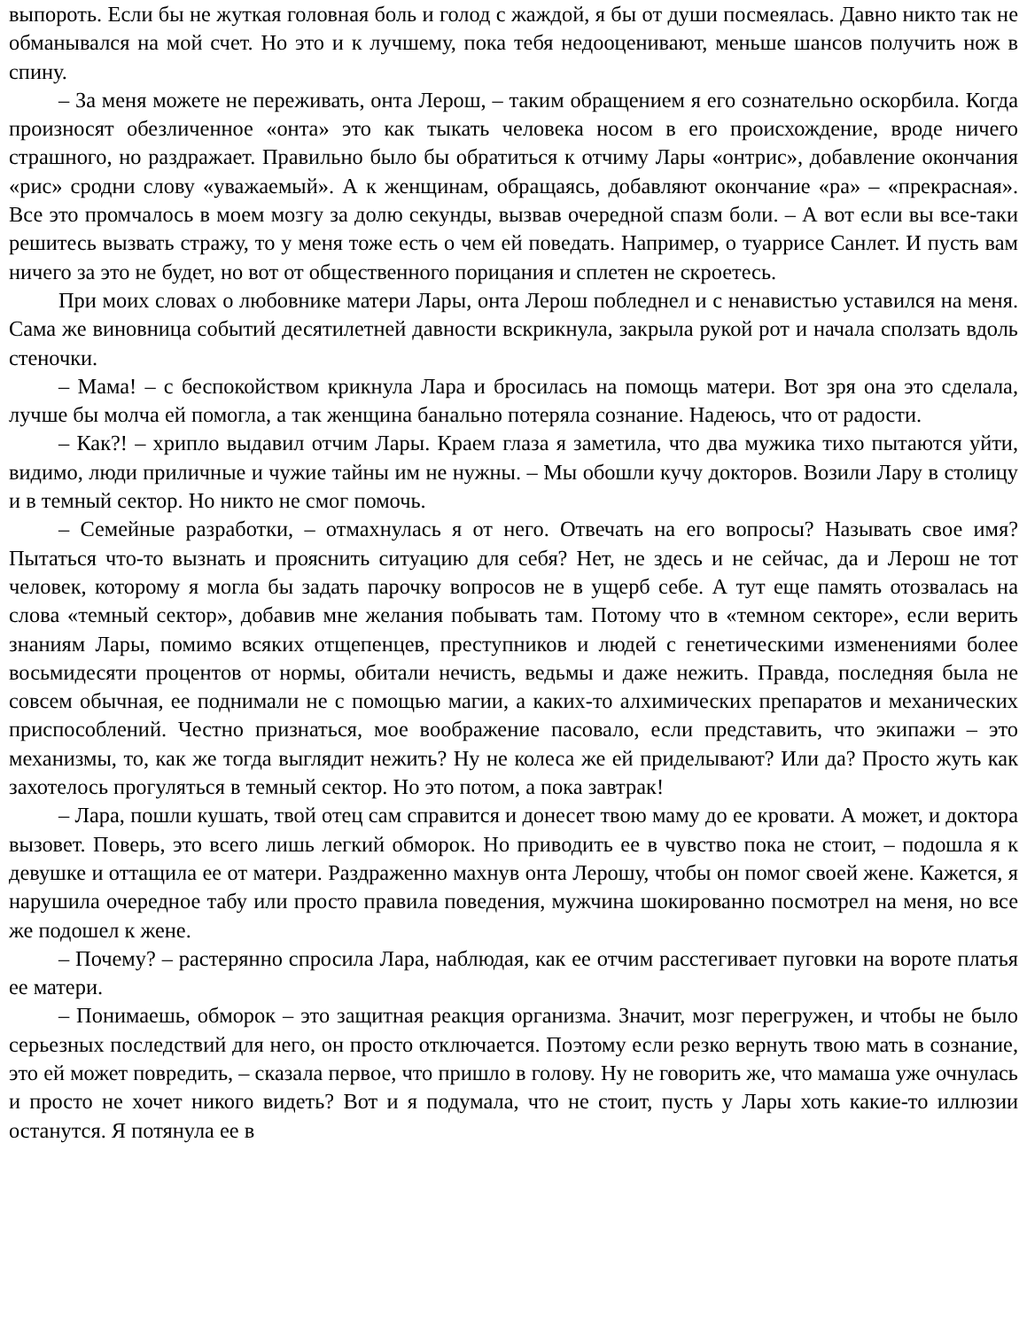выпороть. Если бы не жуткая головная боль и голод с жаждой, я бы от души посмеялась. Давно никто так не обманывался на мой счет. Но это и к лучшему, пока тебя недооценивают, меньше шансов получить нож в спину.
– За меня можете не переживать, онта Лерош, – таким обращением я его сознательно оскорбила. Когда произносят обезличенное «онта» это как тыкать человека носом в его происхождение, вроде ничего страшного, но раздражает. Правильно было бы обратиться к отчиму Лары «онтрис», добавление окончания «рис» сродни слову «уважаемый». А к женщинам, обращаясь, добавляют окончание «ра» – «прекрасная». Все это промчалось в моем мозгу за долю секунды, вызвав очередной спазм боли. – А вот если вы все-таки решитесь вызвать стражу, то у меня тоже есть о чем ей поведать. Например, о туаррисе Санлет. И пусть вам ничего за это не будет, но вот от общественного порицания и сплетен не скроетесь.
При моих словах о любовнике матери Лары, онта Лерош побледнел и с ненавистью уставился на меня. Сама же виновница событий десятилетней давности вскрикнула, закрыла рукой рот и начала сползать вдоль стеночки.
– Мама! – с беспокойством крикнула Лара и бросилась на помощь матери. Вот зря она это сделала, лучше бы молча ей помогла, а так женщина банально потеряла сознание. Надеюсь, что от радости.
– Как?! – хрипло выдавил отчим Лары. Краем глаза я заметила, что два мужика тихо пытаются уйти, видимо, люди приличные и чужие тайны им не нужны. – Мы обошли кучу докторов. Возили Лару в столицу и в темный сектор. Но никто не смог помочь.
– Семейные разработки, – отмахнулась я от него. Отвечать на его вопросы? Называть свое имя? Пытаться что-то вызнать и прояснить ситуацию для себя? Нет, не здесь и не сейчас, да и Лерош не тот человек, которому я могла бы задать парочку вопросов не в ущерб себе. А тут еще память отозвалась на слова «темный сектор», добавив мне желания побывать там. Потому что в «темном секторе», если верить знаниям Лары, помимо всяких отщепенцев, преступников и людей с генетическими изменениями более восьмидесяти процентов от нормы, обитали нечисть, ведьмы и даже нежить. Правда, последняя была не совсем обычная, ее поднимали не с помощью магии, а каких-то алхимических препаратов и механических приспособлений. Честно признаться, мое воображение пасовало, если представить, что экипажи – это механизмы, то, как же тогда выглядит нежить? Ну не колеса же ей приделывают? Или да? Просто жуть как захотелось прогуляться в темный сектор. Но это потом, а пока завтрак!
– Лара, пошли кушать, твой отец сам справится и донесет твою маму до ее кровати. А может, и доктора вызовет. Поверь, это всего лишь легкий обморок. Но приводить ее в чувство пока не стоит, – подошла я к девушке и оттащила ее от матери. Раздраженно махнув онта Лерошу, чтобы он помог своей жене. Кажется, я нарушила очередное табу или просто правила поведения, мужчина шокированно посмотрел на меня, но все же подошел к жене.
– Почему? – растерянно спросила Лара, наблюдая, как ее отчим расстегивает пуговки на вороте платья ее матери.
– Понимаешь, обморок – это защитная реакция организма. Значит, мозг перегружен, и чтобы не было серьезных последствий для него, он просто отключается. Поэтому если резко вернуть твою мать в сознание, это ей может повредить, – сказала первое, что пришло в голову. Ну не говорить же, что мамаша уже очнулась и просто не хочет никого видеть? Вот и я подумала, что не стоит, пусть у Лары хоть какие-то иллюзии останутся. Я потянула ее в